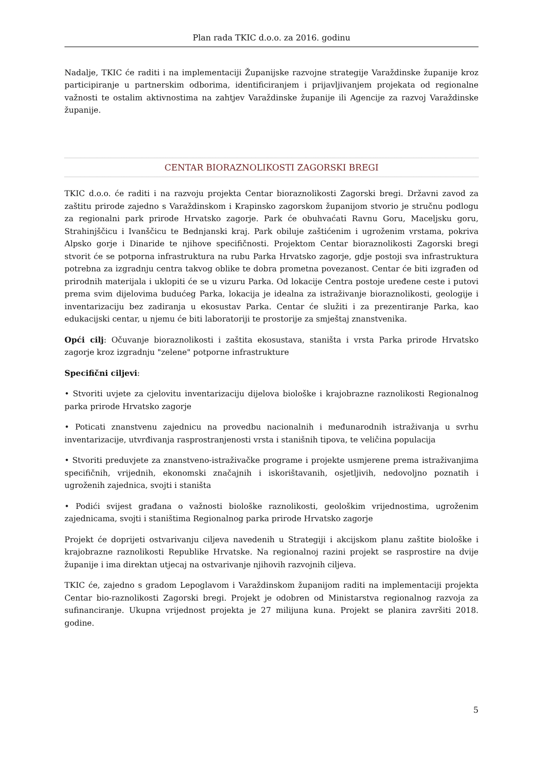Plan rada TKIC d.o.o. za 2016. godinu
Nadalje, TKIC će raditi i na implementaciji Županijske razvojne strategije Varaždinske županije kroz participiranje u partnerskim odborima, identificiranjem i prijavljivanjem projekata od regionalne važnosti te ostalim aktivnostima na zahtjev Varaždinske županije ili Agencije za razvoj Varaždinske županije.
CENTAR BIORAZNOLIKOSTI ZAGORSKI BREGI
TKIC d.o.o. će raditi i na razvoju projekta Centar bioraznolikosti Zagorski bregi. Državni zavod za zaštitu prirode zajedno s Varaždinskom i Krapinsko zagorskom županijom stvorio je stručnu podlogu za regionalni park prirode Hrvatsko zagorje. Park će obuhvaćati Ravnu Goru, Maceljsku goru, Strahinjščicu i Ivanščicu te Bednjanski kraj. Park obiluje zaštićenim i ugroženim vrstama, pokriva Alpsko gorje i Dinaride te njihove specifičnosti. Projektom Centar bioraznolikosti Zagorski bregi stvorit će se potporna infrastruktura na rubu Parka Hrvatsko zagorje, gdje postoji sva infrastruktura potrebna za izgradnju centra takvog oblike te dobra prometna povezanost. Centar će biti izgrađen od prirodnih materijala i uklopiti će se u vizuru Parka. Od lokacije Centra postoje uređene ceste i putovi prema svim dijelovima budućeg Parka, lokacija je idealna za istraživanje bioraznolikosti, geologije i inventarizaciju bez zadiranja u ekosustav Parka. Centar će služiti i za prezentiranje Parka, kao edukacijski centar, u njemu će biti laboratoriji te prostorije za smještaj znanstvenika.
Opći cilj: Očuvanje bioraznolikosti i zaštita ekosustava, staništa i vrsta Parka prirode Hrvatsko zagorje kroz izgradnju "zelene" potporne infrastrukture
Specifični ciljevi:
• Stvoriti uvjete za cjelovitu inventarizaciju dijelova biološke i krajobrazne raznolikosti Regionalnog parka prirode Hrvatsko zagorje
• Poticati znanstvenu zajednicu na provedbu nacionalnih i međunarodnih istraživanja u svrhu inventarizacije, utvrđivanja rasprostranjenosti vrsta i stanišnih tipova, te veličina populacija
• Stvoriti preduvjete za znanstveno-istraživačke programe i projekte usmjerene prema istraživanjima specifičnih, vrijednih, ekonomski značajnih i iskorištavanih, osjetljivih, nedovoljno poznatih i ugroženih zajednica, svojti i staništa
• Podići svijest građana o važnosti biološke raznolikosti, geološkim vrijednostima, ugroženim zajednicama, svojti i staništima Regionalnog parka prirode Hrvatsko zagorje
Projekt će doprijeti ostvarivanju ciljeva navedenih u Strategiji i akcijskom planu zaštite biološke i krajobrazne raznolikosti Republike Hrvatske. Na regionalnoj razini projekt se rasprostire na dvije županije i ima direktan utjecaj na ostvarivanje njihovih razvojnih ciljeva.
TKIC će, zajedno s gradom Lepoglavom i Varaždinskom županijom raditi na implementaciji projekta Centar bio-raznolikosti Zagorski bregi. Projekt je odobren od Ministarstva regionalnog razvoja za sufinanciranje. Ukupna vrijednost projekta je 27 milijuna kuna. Projekt se planira završiti 2018. godine.
5